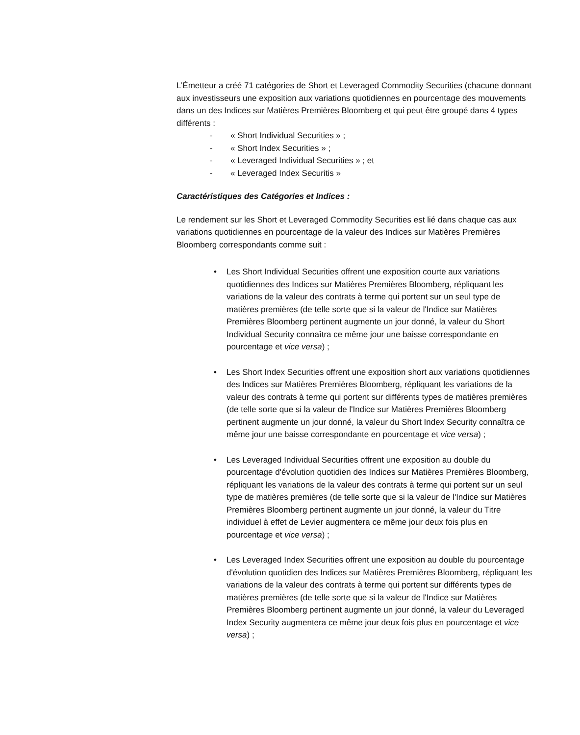L’Émetteur a créé 71 catégories de Short et Leveraged Commodity Securities (chacune donnant aux investisseurs une exposition aux variations quotidiennes en pourcentage des mouvements dans un des Indices sur Matières Premières Bloomberg et qui peut être groupé dans 4 types différents :
- « Short Individual Securities » ;
- « Short Index Securities » ;
- « Leveraged Individual Securities » ; et
- « Leveraged Index Securitis »
Caractéristiques des Catégories et Indices :
Le rendement sur les Short et Leveraged Commodity Securities est lié dans chaque cas aux variations quotidiennes en pourcentage de la valeur des Indices sur Matières Premières Bloomberg correspondants comme suit :
• Les Short Individual Securities offrent une exposition courte aux variations quotidiennes des Indices sur Matières Premières Bloomberg, répliquant les variations de la valeur des contrats à terme qui portent sur un seul type de matières premières (de telle sorte que si la valeur de l'Indice sur Matières Premières Bloomberg pertinent augmente un jour donné, la valeur du Short Individual Security connaîtra ce même jour une baisse correspondante en pourcentage et vice versa) ;
• Les Short Index Securities offrent une exposition short aux variations quotidiennes des Indices sur Matières Premières Bloomberg, répliquant les variations de la valeur des contrats à terme qui portent sur différents types de matières premières (de telle sorte que si la valeur de l'Indice sur Matières Premières Bloomberg pertinent augmente un jour donné, la valeur du Short Index Security connaîtra ce même jour une baisse correspondante en pourcentage et vice versa) ;
• Les Leveraged Individual Securities offrent une exposition au double du pourcentage d'évolution quotidien des Indices sur Matières Premières Bloomberg, répliquant les variations de la valeur des contrats à terme qui portent sur un seul type de matières premières (de telle sorte que si la valeur de l'Indice sur Matières Premières Bloomberg pertinent augmente un jour donné, la valeur du Titre individuel à effet de Levier augmentera ce même jour deux fois plus en pourcentage et vice versa) ;
• Les Leveraged Index Securities offrent une exposition au double du pourcentage d'évolution quotidien des Indices sur Matières Premières Bloomberg, répliquant les variations de la valeur des contrats à terme qui portent sur différents types de matières premières (de telle sorte que si la valeur de l'Indice sur Matières Premières Bloomberg pertinent augmente un jour donné, la valeur du Leveraged Index Security augmentera ce même jour deux fois plus en pourcentage et vice versa) ;